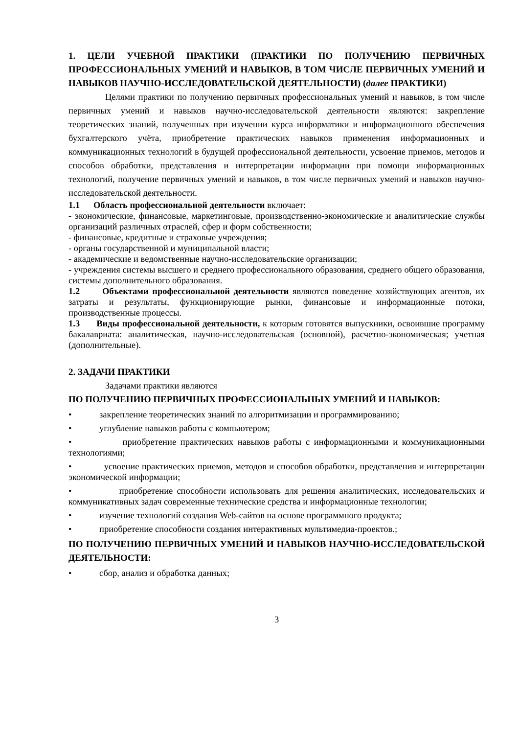1. ЦЕЛИ УЧЕБНОЙ ПРАКТИКИ (ПРАКТИКИ ПО ПОЛУЧЕНИЮ ПЕРВИЧНЫХ ПРОФЕССИОНАЛЬНЫХ УМЕНИЙ И НАВЫКОВ, В ТОМ ЧИСЛЕ ПЕРВИЧНЫХ УМЕНИЙ И НАВЫКОВ НАУЧНО-ИССЛЕДОВАТЕЛЬСКОЙ ДЕЯТЕЛЬНОСТИ) (далее ПРАКТИКИ)
Целями практики по получению первичных профессиональных умений и навыков, в том числе первичных умений и навыков научно-исследовательской деятельности являются: закрепление теоретических знаний, полученных при изучении курса информатики и информационного обеспечения бухгалтерского учёта, приобретение практических навыков применения информационных и коммуникационных технологий в будущей профессиональной деятельности, усвоение приемов, методов и способов обработки, представления и интерпретации информации при помощи информационных технологий, получение первичных умений и навыков, в том числе первичных умений и навыков научно-исследовательской деятельности.
1.1 Область профессиональной деятельности включает:
- экономические, финансовые, маркетинговые, производственно-экономические и аналитические службы организаций различных отраслей, сфер и форм собственности;
- финансовые, кредитные и страховые учреждения;
- органы государственной и муниципальной власти;
- академические и ведомственные научно-исследовательские организации;
- учреждения системы высшего и среднего профессионального образования, среднего общего образования, системы дополнительного образования.
1.2 Объектами профессиональной деятельности являются поведение хозяйствующих агентов, их затраты и результаты, функционирующие рынки, финансовые и информационные потоки, производственные процессы.
1.3 Виды профессиональной деятельности, к которым готовятся выпускники, освоившие программу бакалавриата: аналитическая, научно-исследовательская (основной), расчетно-экономическая; учетная (дополнительные).
2. ЗАДАЧИ ПРАКТИКИ
Задачами практики являются
ПО ПОЛУЧЕНИЮ ПЕРВИЧНЫХ ПРОФЕССИОНАЛЬНЫХ УМЕНИЙ И НАВЫКОВ:
• закрепление теоретических знаний по алгоритмизации и программированию;
• углубление навыков работы с компьютером;
• приобретение практических навыков работы с информационными и коммуникационными технологиями;
• усвоение практических приемов, методов и способов обработки, представления и интерпретации экономической информации;
• приобретение способности использовать для решения аналитических, исследовательских и коммуникативных задач современные технические средства и информационные технологии;
• изучение технологий создания Web-сайтов на основе программного продукта;
• приобретение способности создания интерактивных мультимедиа-проектов.;
ПО ПОЛУЧЕНИЮ ПЕРВИЧНЫХ УМЕНИЙ И НАВЫКОВ НАУЧНО-ИССЛЕДОВАТЕЛЬСКОЙ ДЕЯТЕЛЬНОСТИ:
• сбор, анализ и обработка данных;
3